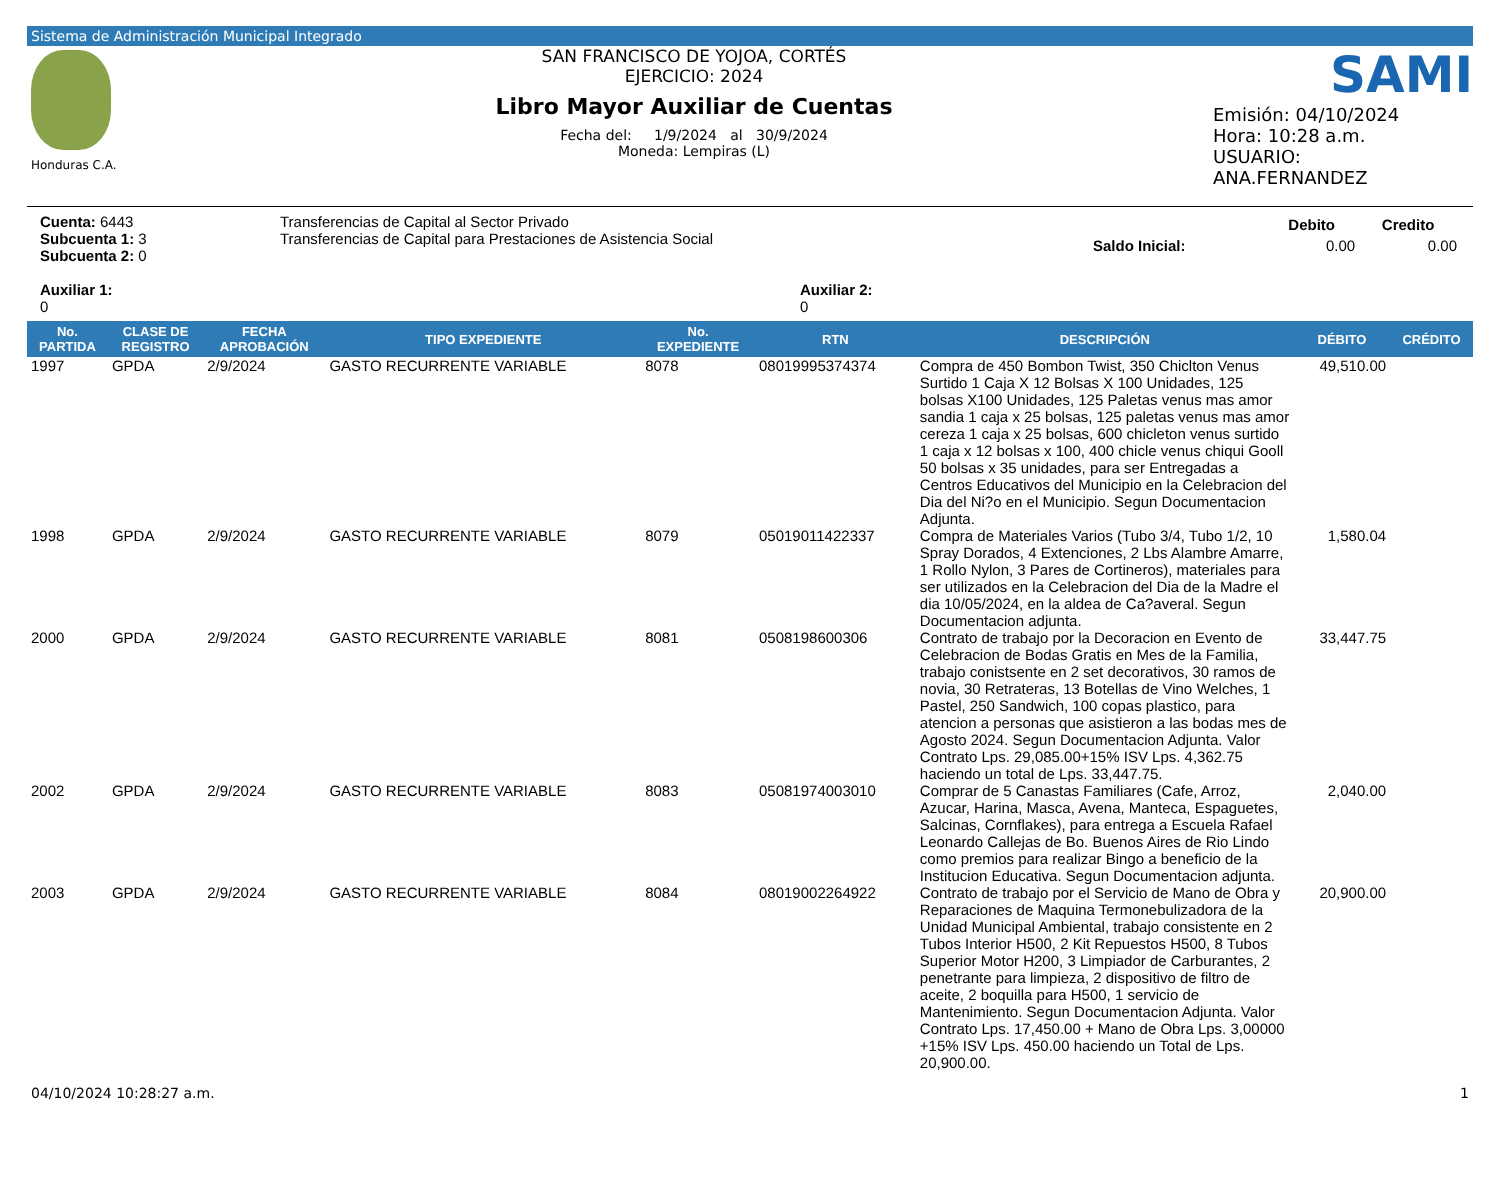Sistema de Administración Municipal Integrado
Honduras C.A.
SAN FRANCISCO DE YOJOA, CORTÉS
EJERCICIO: 2024
Libro Mayor Auxiliar de Cuentas
Fecha del: 1/9/2024 al 30/9/2024
Moneda: Lempiras (L)
SAMI
Emisión: 04/10/2024
Hora: 10:28 a.m.
USUARIO:
ANA.FERNANDEZ
Cuenta: 6443
Subcuenta 1: 3
Subcuenta 2: 0
Auxiliar 1:
0
Transferencias de Capital al Sector Privado
Transferencias de Capital para Prestaciones de Asistencia Social
Auxiliar 2:
0
| | Debito | Credito |
| Saldo Inicial: | 0.00 | 0.00 |
| No. PARTIDA | CLASE DE REGISTRO | FECHA APROBACIÓN | TIPO EXPEDIENTE | No. EXPEDIENTE | RTN | DESCRIPCIÓN | DÉBITO | CRÉDITO |
| --- | --- | --- | --- | --- | --- | --- | --- | --- |
| 1997 | GPDA | 2/9/2024 | GASTO RECURRENTE VARIABLE | 8078 | 08019995374374 | Compra de 450 Bombon Twist, 350 Chiclton Venus Surtido 1 Caja X 12 Bolsas X 100 Unidades, 125 bolsas X100 Unidades, 125 Paletas venus mas amor sandia 1 caja x 25 bolsas, 125 paletas venus mas amor cereza 1 caja x 25 bolsas, 600 chicleton venus surtido 1 caja x 12 bolsas x 100, 400 chicle venus chiqui Gooll 50 bolsas x 35 unidades, para ser Entregadas a Centros Educativos del Municipio en la Celebracion del Dia del Ni?o en el Municipio. Segun Documentacion Adjunta. | 49,510.00 | |
| 1998 | GPDA | 2/9/2024 | GASTO RECURRENTE VARIABLE | 8079 | 05019011422337 | Compra de Materiales Varios (Tubo 3/4, Tubo 1/2, 10 Spray Dorados, 4 Extenciones, 2 Lbs Alambre Amarre, 1 Rollo Nylon, 3 Pares de Cortineros), materiales para ser utilizados en la Celebracion del Dia de la Madre el dia 10/05/2024, en la aldea de Ca?averal. Segun Documentacion adjunta. | 1,580.04 | |
| 2000 | GPDA | 2/9/2024 | GASTO RECURRENTE VARIABLE | 8081 | 0508198600306 | Contrato de trabajo por la Decoracion en Evento de Celebracion de Bodas Gratis en Mes de la Familia, trabajo conistsente en 2 set decorativos, 30 ramos de novia, 30 Retrateras, 13 Botellas de Vino Welches, 1 Pastel, 250 Sandwich, 100 copas plastico, para atencion a personas que asistieron a las bodas mes de Agosto 2024. Segun Documentacion Adjunta. Valor Contrato Lps. 29,085.00+15% ISV Lps. 4,362.75 haciendo un total de Lps. 33,447.75. | 33,447.75 | |
| 2002 | GPDA | 2/9/2024 | GASTO RECURRENTE VARIABLE | 8083 | 05081974003010 | Comprar de 5 Canastas Familiares (Cafe, Arroz, Azucar, Harina, Masca, Avena, Manteca, Espaguetes, Salcinas, Cornflakes), para entrega a Escuela Rafael Leonardo Callejas de Bo. Buenos Aires de Rio Lindo como premios para realizar Bingo a beneficio de la Institucion Educativa. Segun Documentacion adjunta. | 2,040.00 | |
| 2003 | GPDA | 2/9/2024 | GASTO RECURRENTE VARIABLE | 8084 | 08019002264922 | Contrato de trabajo por el Servicio de Mano de Obra y Reparaciones de Maquina Termonebulizadora de la Unidad Municipal Ambiental, trabajo consistente en 2 Tubos Interior H500, 2 Kit Repuestos H500, 8 Tubos Superior Motor H200, 3 Limpiador de Carburantes, 2 penetrante para limpieza, 2 dispositivo de filtro de aceite, 2 boquilla para H500, 1 servicio de Mantenimiento. Segun Documentacion Adjunta. Valor Contrato Lps. 17,450.00 + Mano de Obra Lps. 3,00000 +15% ISV Lps. 450.00 haciendo un Total de Lps. 20,900.00. | 20,900.00 | |
04/10/2024 10:28:27 a.m. 1